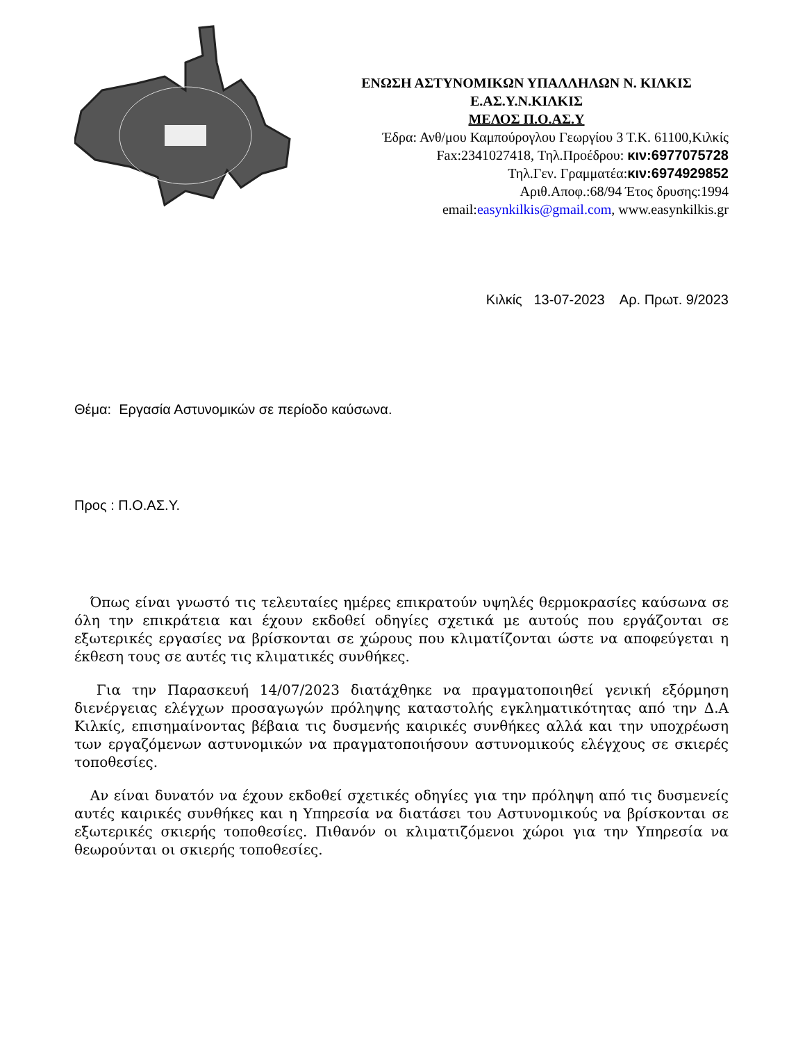ΕΝΩΣΗ ΑΣΤΥΝΟΜΙΚΩΝ ΥΠΑΛΛΗΛΩΝ Ν. ΚΙΛΚΙΣ
Ε.ΑΣ.Υ.Ν.ΚΙΛΚΙΣ
ΜΕΛΟΣ Π.Ο.ΑΣ.Υ
Έδρα: Ανθ/μου Καμπούρογλου Γεωργίου 3 Τ.Κ. 61100,Κιλκίς
Fax:2341027418, Τηλ.Προέδρου: κιν:6977075728
Τηλ.Γεν. Γραμματέα:κιν:6974929852
Αριθ.Αποφ.:68/94 Έτος δρυσης:1994
email:easynkilkis@gmail.com, www.easynkilkis.gr
Κιλκίς 13-07-2023 Αρ. Πρωτ. 9/2023
Θέμα: Εργασία Αστυνομικών σε περίοδο καύσωνα.
Προς : Π.Ο.ΑΣ.Υ.
Όπως είναι γνωστό τις τελευταίες ημέρες επικρατούν υψηλές θερμοκρασίες καύσωνα σε όλη την επικράτεια και έχουν εκδοθεί οδηγίες σχετικά με αυτούς που εργάζονται σε εξωτερικές εργασίες να βρίσκονται σε χώρους που κλιματίζονται ώστε να αποφεύγεται η έκθεση τους σε αυτές τις κλιματικές συνθήκες.
Για την Παρασκευή 14/07/2023 διατάχθηκε να πραγματοποιηθεί γενική εξόρμηση διενέργειας ελέγχων προσαγωγών πρόληψης καταστολής εγκληματικότητας από την Δ.Α Κιλκίς, επισημαίνοντας βέβαια τις δυσμενής καιρικές συνθήκες αλλά και την υποχρέωση των εργαζόμενων αστυνομικών να πραγματοποιήσουν αστυνομικούς ελέγχους σε σκιερές τοποθεσίες.
Αν είναι δυνατόν να έχουν εκδοθεί σχετικές οδηγίες για την πρόληψη από τις δυσμενείς αυτές καιρικές συνθήκες και η Υπηρεσία να διατάσει του Αστυνομικούς να βρίσκονται σε εξωτερικές σκιερής τοποθεσίες. Πιθανόν οι κλιματιζόμενοι χώροι για την Υπηρεσία να θεωρούνται οι σκιερής τοποθεσίες.